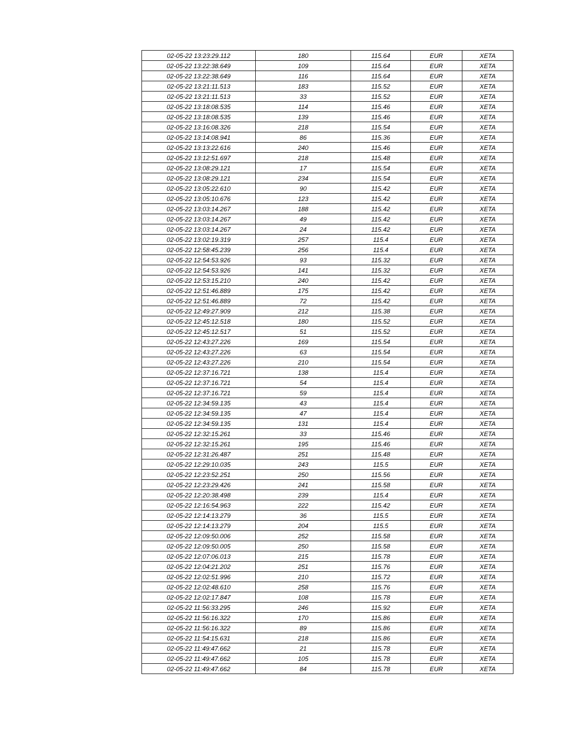| 02-05-22 13:23:29.112 | 180 | 115.64 | EUR | XETA |
| 02-05-22 13:22:38.649 | 109 | 115.64 | EUR | XETA |
| 02-05-22 13:22:38.649 | 116 | 115.64 | EUR | XETA |
| 02-05-22 13:21:11.513 | 183 | 115.52 | EUR | XETA |
| 02-05-22 13:21:11.513 | 33 | 115.52 | EUR | XETA |
| 02-05-22 13:18:08.535 | 114 | 115.46 | EUR | XETA |
| 02-05-22 13:18:08.535 | 139 | 115.46 | EUR | XETA |
| 02-05-22 13:16:08.326 | 218 | 115.54 | EUR | XETA |
| 02-05-22 13:14:08.941 | 86 | 115.36 | EUR | XETA |
| 02-05-22 13:13:22.616 | 240 | 115.46 | EUR | XETA |
| 02-05-22 13:12:51.697 | 218 | 115.48 | EUR | XETA |
| 02-05-22 13:08:29.121 | 17 | 115.54 | EUR | XETA |
| 02-05-22 13:08:29.121 | 234 | 115.54 | EUR | XETA |
| 02-05-22 13:05:22.610 | 90 | 115.42 | EUR | XETA |
| 02-05-22 13:05:10.676 | 123 | 115.42 | EUR | XETA |
| 02-05-22 13:03:14.267 | 188 | 115.42 | EUR | XETA |
| 02-05-22 13:03:14.267 | 49 | 115.42 | EUR | XETA |
| 02-05-22 13:03:14.267 | 24 | 115.42 | EUR | XETA |
| 02-05-22 13:02:19.319 | 257 | 115.4 | EUR | XETA |
| 02-05-22 12:58:45.239 | 256 | 115.4 | EUR | XETA |
| 02-05-22 12:54:53.926 | 93 | 115.32 | EUR | XETA |
| 02-05-22 12:54:53.926 | 141 | 115.32 | EUR | XETA |
| 02-05-22 12:53:15.210 | 240 | 115.42 | EUR | XETA |
| 02-05-22 12:51:46.889 | 175 | 115.42 | EUR | XETA |
| 02-05-22 12:51:46.889 | 72 | 115.42 | EUR | XETA |
| 02-05-22 12:49:27.909 | 212 | 115.38 | EUR | XETA |
| 02-05-22 12:45:12.518 | 180 | 115.52 | EUR | XETA |
| 02-05-22 12:45:12.517 | 51 | 115.52 | EUR | XETA |
| 02-05-22 12:43:27.226 | 169 | 115.54 | EUR | XETA |
| 02-05-22 12:43:27.226 | 63 | 115.54 | EUR | XETA |
| 02-05-22 12:43:27.226 | 210 | 115.54 | EUR | XETA |
| 02-05-22 12:37:16.721 | 138 | 115.4 | EUR | XETA |
| 02-05-22 12:37:16.721 | 54 | 115.4 | EUR | XETA |
| 02-05-22 12:37:16.721 | 59 | 115.4 | EUR | XETA |
| 02-05-22 12:34:59.135 | 43 | 115.4 | EUR | XETA |
| 02-05-22 12:34:59.135 | 47 | 115.4 | EUR | XETA |
| 02-05-22 12:34:59.135 | 131 | 115.4 | EUR | XETA |
| 02-05-22 12:32:15.261 | 33 | 115.46 | EUR | XETA |
| 02-05-22 12:32:15.261 | 195 | 115.46 | EUR | XETA |
| 02-05-22 12:31:26.487 | 251 | 115.48 | EUR | XETA |
| 02-05-22 12:29:10.035 | 243 | 115.5 | EUR | XETA |
| 02-05-22 12:23:52.251 | 250 | 115.56 | EUR | XETA |
| 02-05-22 12:23:29.426 | 241 | 115.58 | EUR | XETA |
| 02-05-22 12:20:38.498 | 239 | 115.4 | EUR | XETA |
| 02-05-22 12:16:54.963 | 222 | 115.42 | EUR | XETA |
| 02-05-22 12:14:13.279 | 36 | 115.5 | EUR | XETA |
| 02-05-22 12:14:13.279 | 204 | 115.5 | EUR | XETA |
| 02-05-22 12:09:50.006 | 252 | 115.58 | EUR | XETA |
| 02-05-22 12:09:50.005 | 250 | 115.58 | EUR | XETA |
| 02-05-22 12:07:06.013 | 215 | 115.78 | EUR | XETA |
| 02-05-22 12:04:21.202 | 251 | 115.76 | EUR | XETA |
| 02-05-22 12:02:51.996 | 210 | 115.72 | EUR | XETA |
| 02-05-22 12:02:48.610 | 258 | 115.76 | EUR | XETA |
| 02-05-22 12:02:17.847 | 108 | 115.78 | EUR | XETA |
| 02-05-22 11:56:33.295 | 246 | 115.92 | EUR | XETA |
| 02-05-22 11:56:16.322 | 170 | 115.86 | EUR | XETA |
| 02-05-22 11:56:16.322 | 89 | 115.86 | EUR | XETA |
| 02-05-22 11:54:15.631 | 218 | 115.86 | EUR | XETA |
| 02-05-22 11:49:47.662 | 21 | 115.78 | EUR | XETA |
| 02-05-22 11:49:47.662 | 105 | 115.78 | EUR | XETA |
| 02-05-22 11:49:47.662 | 84 | 115.78 | EUR | XETA |